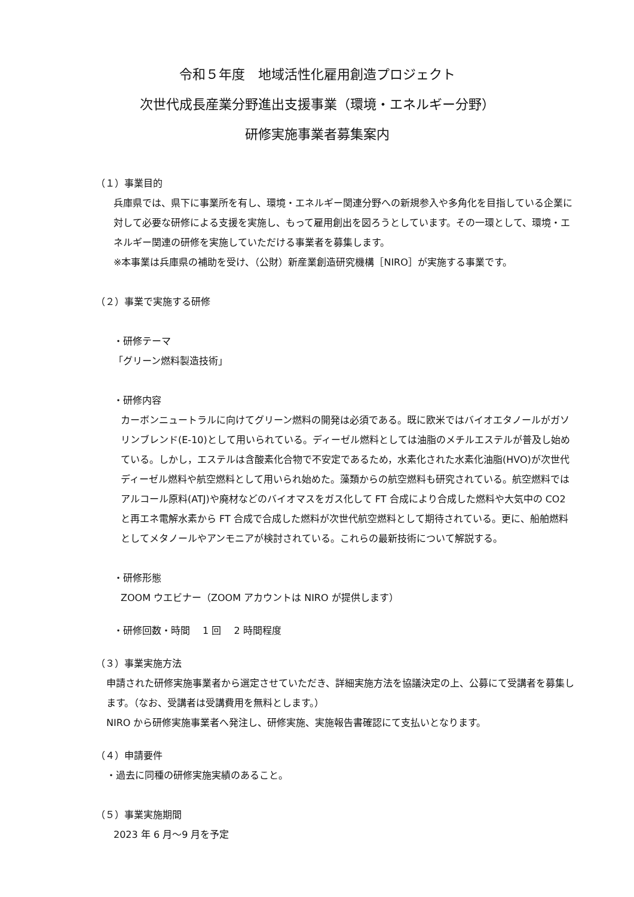令和５年度　地域活性化雇用創造プロジェクト
次世代成長産業分野進出支援事業（環境・エネルギー分野）
研修実施事業者募集案内
（１）事業目的
兵庫県では、県下に事業所を有し、環境・エネルギー関連分野への新規参入や多角化を目指している企業に対して必要な研修による支援を実施し、もって雇用創出を図ろうとしています。その一環として、環境・エネルギー関連の研修を実施していただける事業者を募集します。
※本事業は兵庫県の補助を受け、（公財）新産業創造研究機構［NIRO］が実施する事業です。
（２）事業で実施する研修
・研修テーマ
「グリーン燃料製造技術」
・研修内容
カーボンニュートラルに向けてグリーン燃料の開発は必須である。既に欧米ではバイオエタノールがガソリンブレンド(E-10)として用いられている。ディーゼル燃料としては油脂のメチルエステルが普及し始めている。しかし，エステルは含酸素化合物で不安定であるため，水素化された水素化油脂(HVO)が次世代ディーゼル燃料や航空燃料として用いられ始めた。藻類からの航空燃料も研究されている。航空燃料ではアルコール原料(ATJ)や廃材などのバイオマスをガス化して FT 合成により合成した燃料や大気中の CO2 と再エネ電解水素から FT 合成で合成した燃料が次世代航空燃料として期待されている。更に、船舶燃料としてメタノールやアンモニアが検討されている。これらの最新技術について解説する。
・研修形態
ZOOM ウエビナー（ZOOM アカウントは NIRO が提供します）
・研修回数・時間　 1 回　 2 時間程度
（３）事業実施方法
申請された研修実施事業者から選定させていただき、詳細実施方法を協議決定の上、公募にて受講者を募集します。（なお、受講者は受講費用を無料とします。）
NIRO から研修実施事業者へ発注し、研修実施、実施報告書確認にて支払いとなります。
（４）申請要件
・過去に同種の研修実施実績のあること。
（５）事業実施期間
2023 年 6 月～9 月を予定